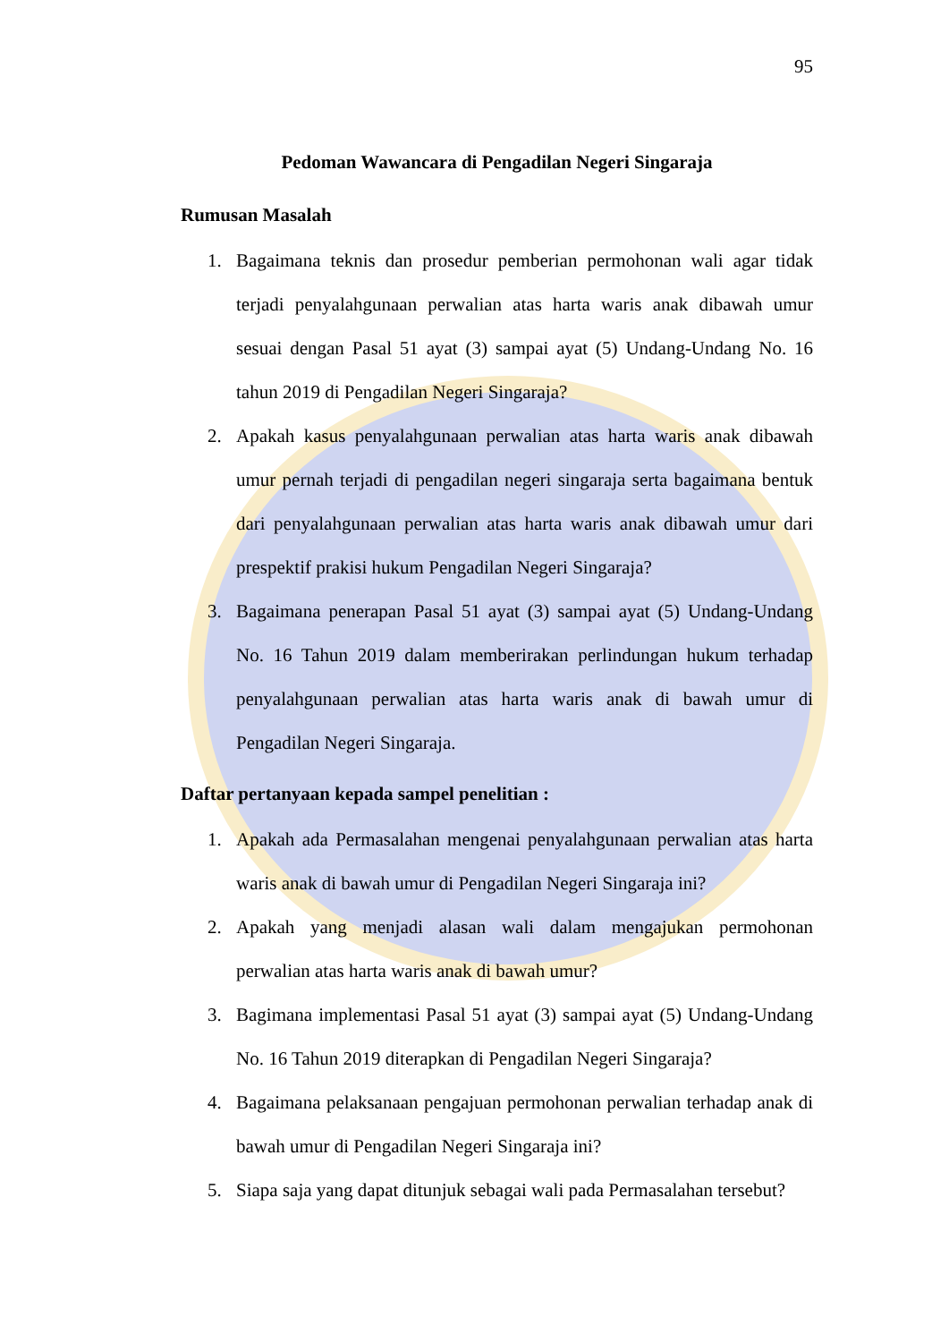95
Pedoman Wawancara di Pengadilan Negeri Singaraja
Rumusan Masalah
1. Bagaimana teknis dan prosedur pemberian permohonan wali agar tidak terjadi penyalahgunaan perwalian atas harta waris anak dibawah umur sesuai dengan Pasal 51 ayat (3) sampai ayat (5) Undang-Undang No. 16 tahun 2019 di Pengadilan Negeri Singaraja?
2. Apakah kasus penyalahgunaan perwalian atas harta waris anak dibawah umur pernah terjadi di pengadilan negeri singaraja serta bagaimana bentuk dari penyalahgunaan perwalian atas harta waris anak dibawah umur dari prespektif prakisi hukum Pengadilan Negeri Singaraja?
3. Bagaimana penerapan Pasal 51 ayat (3) sampai ayat (5) Undang-Undang No. 16 Tahun 2019 dalam memberirakan perlindungan hukum terhadap penyalahgunaan perwalian atas harta waris anak di bawah umur di Pengadilan Negeri Singaraja.
Daftar pertanyaan kepada sampel penelitian :
1. Apakah ada Permasalahan mengenai penyalahgunaan perwalian atas harta waris anak di bawah umur di Pengadilan Negeri Singaraja ini?
2. Apakah yang menjadi alasan wali dalam mengajukan permohonan perwalian atas harta waris anak di bawah umur?
3. Bagimana implementasi Pasal 51 ayat (3) sampai ayat (5) Undang-Undang No. 16 Tahun 2019 diterapkan di Pengadilan Negeri Singaraja?
4. Bagaimana pelaksanaan pengajuan permohonan perwalian terhadap anak di bawah umur di Pengadilan Negeri Singaraja ini?
5. Siapa saja yang dapat ditunjuk sebagai wali pada Permasalahan tersebut?